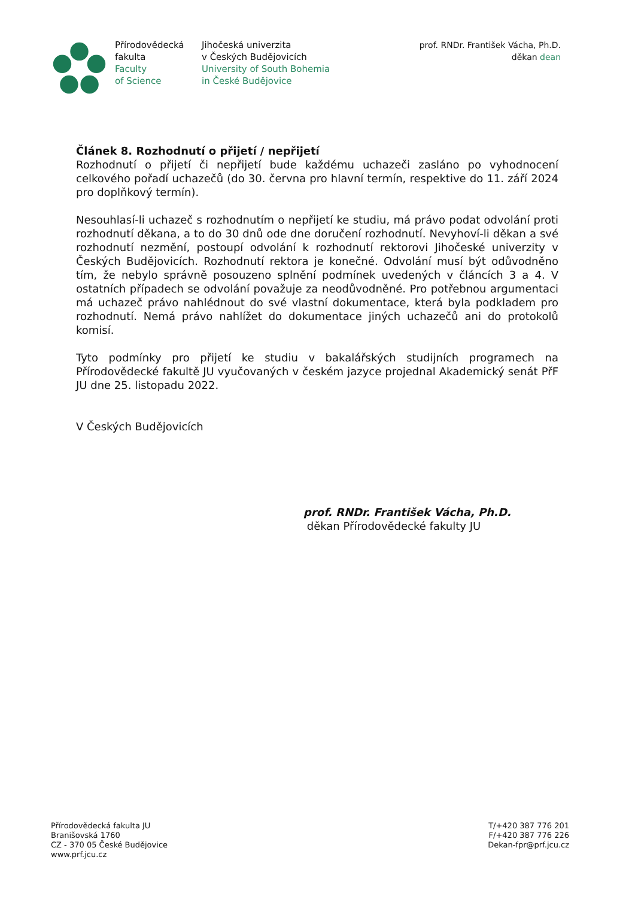Přírodovědecká
fakulta
Faculty
of Science
Jihočeská univerzita
v Českých Budějovicích
University of South Bohemia
in České Budějovice
prof. RNDr. František Vácha, Ph.D.
děkan dean
Článek 8. Rozhodnutí o přijetí / nepřijetí
Rozhodnutí o přijetí či nepřijetí bude každému uchazeči zasláno po vyhodnocení celkového pořadí uchazečů (do 30. června pro hlavní termín, respektive do 11. září 2024 pro doplňkový termín).
Nesouhlasí-li uchazeč s rozhodnutím o nepřijetí ke studiu, má právo podat odvolání proti rozhodnutí děkana, a to do 30 dnů ode dne doručení rozhodnutí. Nevyhoví-li děkan a své rozhodnutí nezmění, postoupí odvolání k rozhodnutí rektorovi Jihočeské univerzity v Českých Budějovicích. Rozhodnutí rektora je konečné. Odvolání musí být odůvodněno tím, že nebylo správně posouzeno splnění podmínek uvedených v článcích 3 a 4. V ostatních případech se odvolání považuje za neodůvodněné. Pro potřebnou argumentaci má uchazeč právo nahlédnout do své vlastní dokumentace, která byla podkladem pro rozhodnutí. Nemá právo nahlížet do dokumentace jiných uchazečů ani do protokolů komisí.
Tyto podmínky pro přijetí ke studiu v bakalářských studijních programech na Přírodovědecké fakultě JU vyučovaných v českém jazyce projednal Akademický senát PřF JU dne 25. listopadu 2022.
V Českých Budějovicích
prof. RNDr. František Vácha, Ph.D.
děkan Přírodovědecké fakulty JU
Přírodovědecká fakulta JU
Branišovská 1760
CZ - 370 05 České Budějovice
www.prf.jcu.cz
T/+420 387 776 201
F/+420 387 776 226
Dekan-fpr@prf.jcu.cz